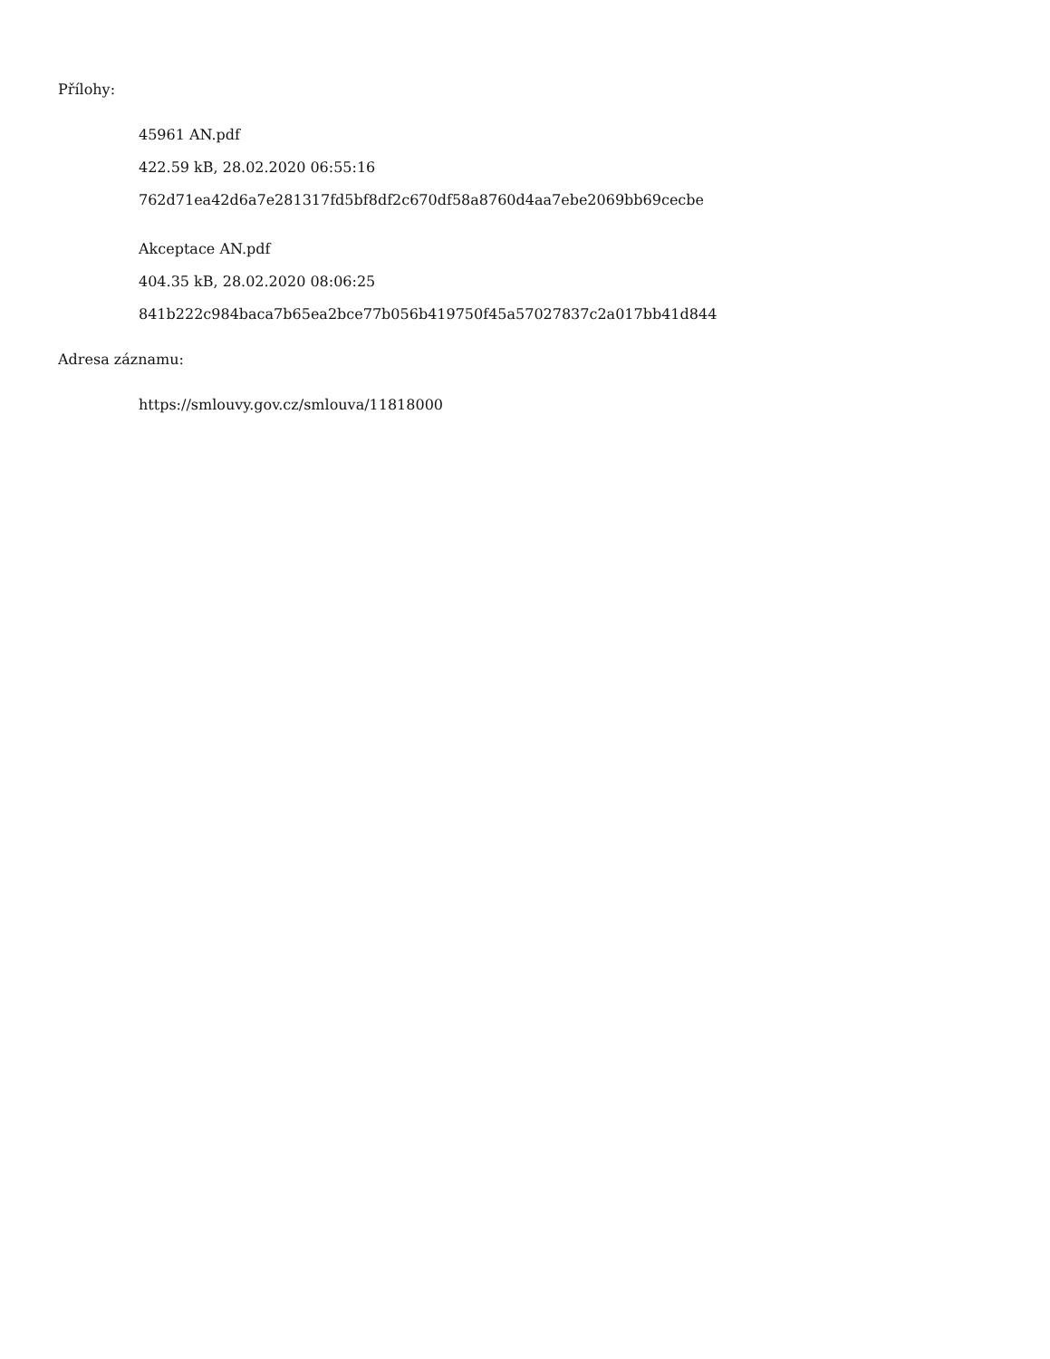Přílohy:
45961 AN.pdf
422.59 kB, 28.02.2020 06:55:16
762d71ea42d6a7e281317fd5bf8df2c670df58a8760d4aa7ebe2069bb69cecbe
Akceptace AN.pdf
404.35 kB, 28.02.2020 08:06:25
841b222c984baca7b65ea2bce77b056b419750f45a57027837c2a017bb41d844
Adresa záznamu:
https://smlouvy.gov.cz/smlouva/11818000